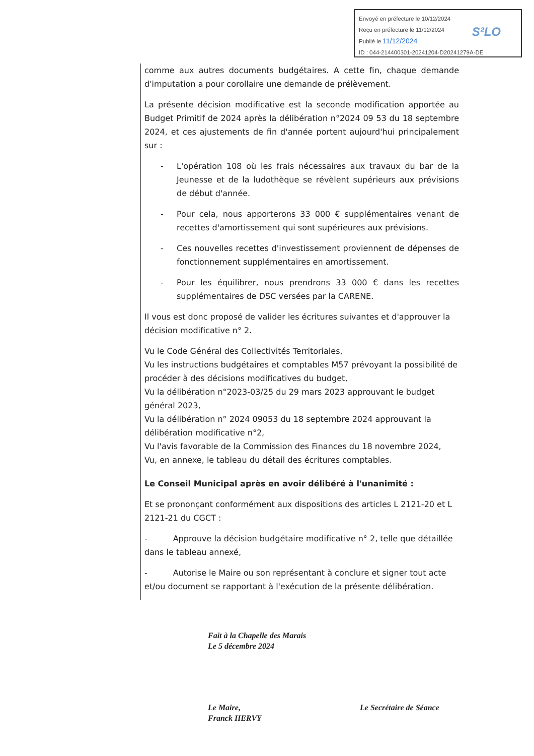Envoyé en préfecture le 10/12/2024
Reçu en préfecture le 11/12/2024
Publié le 11/12/2024
ID : 044-214400301-20241204-D20241279A-DE
S²LO
comme aux autres documents budgétaires. A cette fin, chaque demande d'imputation a pour corollaire une demande de prélèvement.
La présente décision modificative est la seconde modification apportée au Budget Primitif de 2024 après la délibération n°2024 09 53 du 18 septembre 2024, et ces ajustements de fin d'année portent aujourd'hui principalement sur :
- L'opération 108 où les frais nécessaires aux travaux du bar de la Jeunesse et de la ludothèque se révèlent supérieurs aux prévisions de début d'année.
- Pour cela, nous apporterons 33 000 € supplémentaires venant de recettes d'amortissement qui sont supérieures aux prévisions.
- Ces nouvelles recettes d'investissement proviennent de dépenses de fonctionnement supplémentaires en amortissement.
- Pour les équilibrer, nous prendrons 33 000 € dans les recettes supplémentaires de DSC versées par la CARENE.
Il vous est donc proposé de valider les écritures suivantes et d'approuver la décision modificative n° 2.
Vu le Code Général des Collectivités Territoriales,
Vu les instructions budgétaires et comptables M57 prévoyant la possibilité de procéder à des décisions modificatives du budget,
Vu la délibération n°2023-03/25 du 29 mars 2023 approuvant le budget général 2023,
Vu la délibération n° 2024 09053 du 18 septembre 2024 approuvant la délibération modificative n°2,
Vu l'avis favorable de la Commission des Finances du 18 novembre 2024,
Vu, en annexe, le tableau du détail des écritures comptables.
Le Conseil Municipal après en avoir délibéré à l'unanimité :
Et se prononçant conformément aux dispositions des articles L 2121-20 et L 2121-21 du CGCT :
- Approuve la décision budgétaire modificative n° 2, telle que détaillée dans le tableau annexé,
- Autorise le Maire ou son représentant à conclure et signer tout acte et/ou document se rapportant à l'exécution de la présente délibération.
Fait à la Chapelle des Marais
Le 5 décembre 2024
Le Maire,
Franck HERVY
Le Secrétaire de Séance